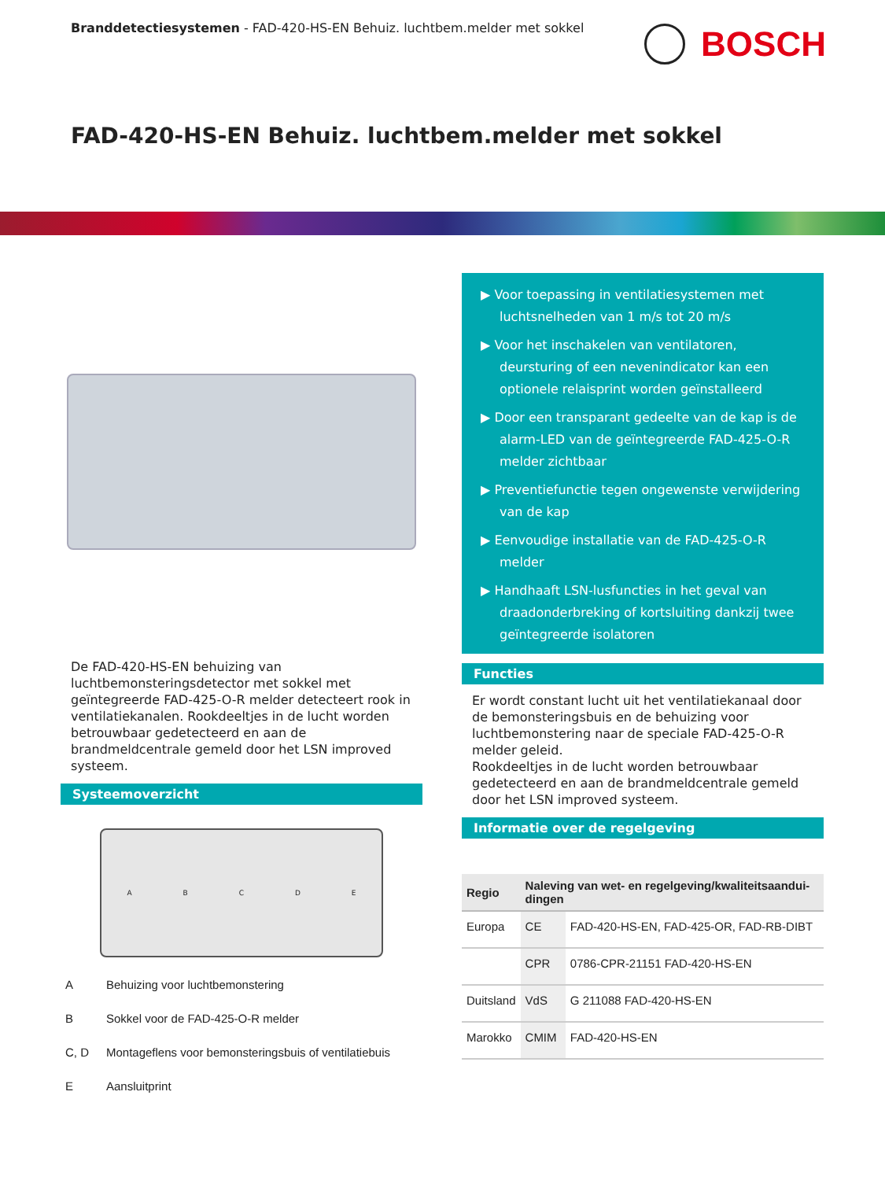Branddetectiesystemen - FAD-420-HS-EN Behuiz. luchtbem.melder met sokkel
BOSCH
FAD-420-HS-EN Behuiz. luchtbem.melder met sokkel
De FAD-420-HS-EN behuizing van luchtbemonsteringsdetector met sokkel met geïntegreerde FAD-425-O-R melder detecteert rook in ventilatiekanalen. Rookdeeltjes in de lucht worden betrouwbaar gedetecteerd en aan de brandmeldcentrale gemeld door het LSN improved systeem.
Systeemoverzicht
ABCDE
A Behuizing voor luchtbemonstering
B Sokkel voor de FAD-425-O-R melder
C, D Montageflens voor bemonsteringsbuis of ventilatiebuis
E Aansluitprint
▶ Voor toepassing in ventilatiesystemen met luchtsnelheden van 1 m/s tot 20 m/s
▶ Voor het inschakelen van ventilatoren, deursturing of een nevenindicator kan een optionele relaisprint worden geïnstalleerd
▶ Door een transparant gedeelte van de kap is de alarm-LED van de geïntegreerde FAD-425-O-R melder zichtbaar
▶ Preventiefunctie tegen ongewenste verwijdering van de kap
▶ Eenvoudige installatie van de FAD-425-O-R melder
▶ Handhaaft LSN-lusfuncties in het geval van draadonderbreking of kortsluiting dankzij twee geïntegreerde isolatoren
Functies
Er wordt constant lucht uit het ventilatiekanaal door de bemonsteringsbuis en de behuizing voor luchtbemonstering naar de speciale FAD-425-O-R melder geleid.
Rookdeeltjes in de lucht worden betrouwbaar gedetecteerd en aan de brandmeldcentrale gemeld door het LSN improved systeem.
Informatie over de regelgeving
| Regio | Naleving van wet- en regelgeving/kwaliteitsaandui­dingen | |
| --- | --- | --- |
| Europa | CE | FAD-420-HS-EN, FAD-425-OR, FAD-RB-DIBT |
| | CPR | 0786-CPR-21151 FAD-420-HS-EN |
| Duitsland | VdS | G 211088 FAD-420-HS-EN |
| Marokko | CMIM | FAD-420-HS-EN |